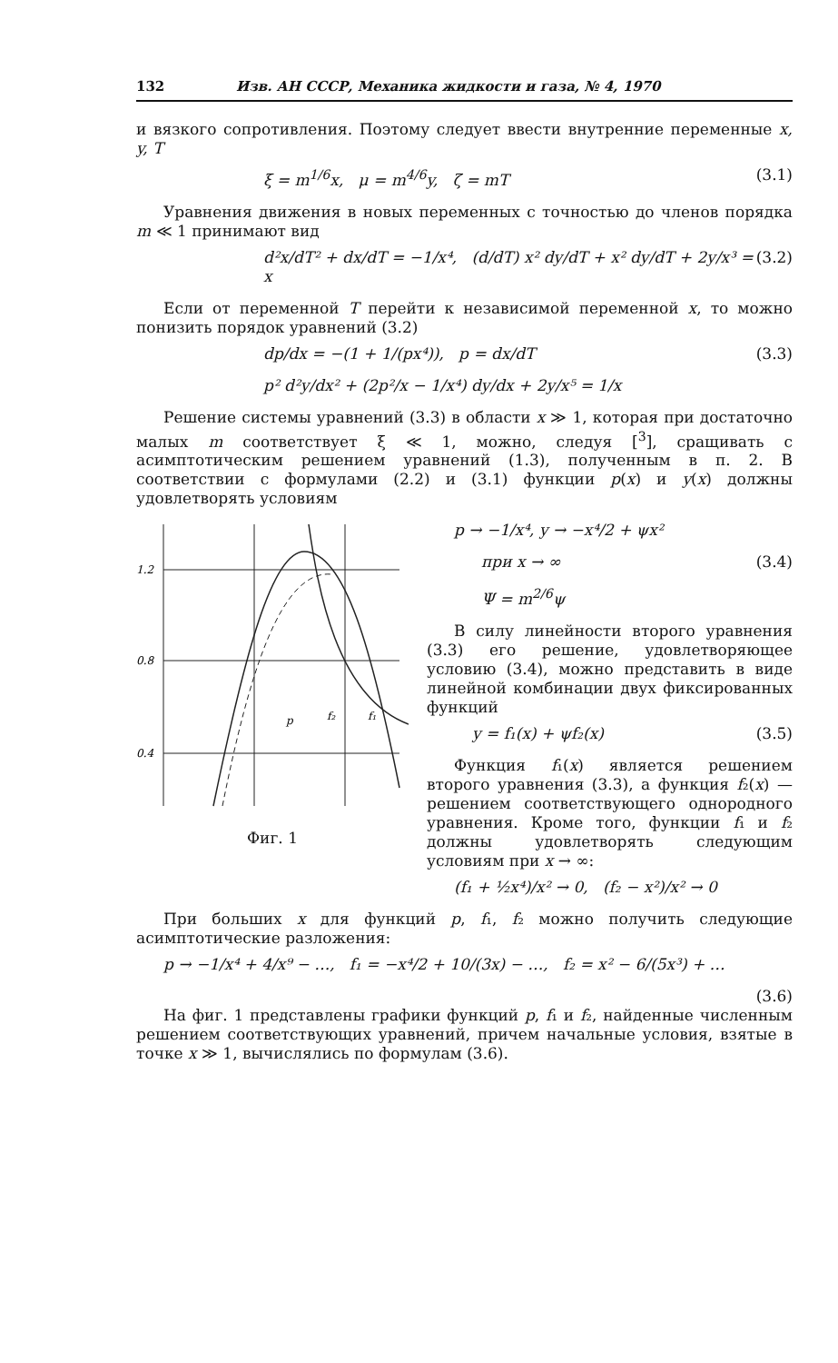132 Изв. АН СССР, Механика жидкости и газа, № 4, 1970
и вязкого сопротивления. Поэтому следует ввести внутренние переменные x, y, T
ξ = m<sup>1/6</sup>x, μ = m<sup>4/6</sup>y, ζ = mT (3.1)
Уравнения движения в новых переменных с точностью до членов порядка m ≪ 1 принимают вид
d²x/dT² + dx/dT = −1/x⁴, (d/dT) x² dy/dT + x² dy/dT + 2y/x³ = x (3.2)
Если от переменной T перейти к независимой переменной x, то можно понизить порядок уравнений (3.2)
dp/dx = −(1 + 1/(px⁴)), p = dx/dT (3.3)
p² d²y/dx² + (2p²/x − 1/x⁴) dy/dx + 2y/x⁵ = 1/x
Решение системы уравнений (3.3) в области x ≫ 1, которая при достаточно малых m соответствует ξ ≪ 1, можно, следуя [<sup>3</sup>], сращивать с асимптотическим решением уравнений (1.3), полученным в п. 2. В соответствии с формулами (2.2) и (3.1) функции p(x) и y(x) должны удовлетворять условиям
1.2
0.8
0.4
p
f₂
f₁
Фиг. 1
p → −1/x⁴, y → −x⁴/2 + ψx²
при x → ∞ (3.4)
Ψ = m<sup>2/6</sup>ψ
В силу линейности второго уравнения (3.3) его решение, удовлетворяющее условию (3.4), можно представить в виде линейной комбинации двух фиксированных функций
y = f₁(x) + ψf₂(x) (3.5)
Функция f₁(x) является решением второго уравнения (3.3), а функция f₂(x) — решением соответствующего однородного уравнения. Кроме того, функции f₁ и f₂ должны удовлетворять следующим условиям при x → ∞:
(f₁ + ½x⁴)/x² → 0, (f₂ − x²)/x² → 0
При больших x для функций p, f₁, f₂ можно получить следующие асимптотические разложения:
p → −1/x⁴ + 4/x⁹ − …, f₁ = −x⁴/2 + 10/(3x) − …, f₂ = x² − 6/(5x³) + …
(3.6)
На фиг. 1 представлены графики функций p, f₁ и f₂, найденные численным решением соответствующих уравнений, причем начальные условия, взятые в точке x ≫ 1, вычислялись по формулам (3.6).